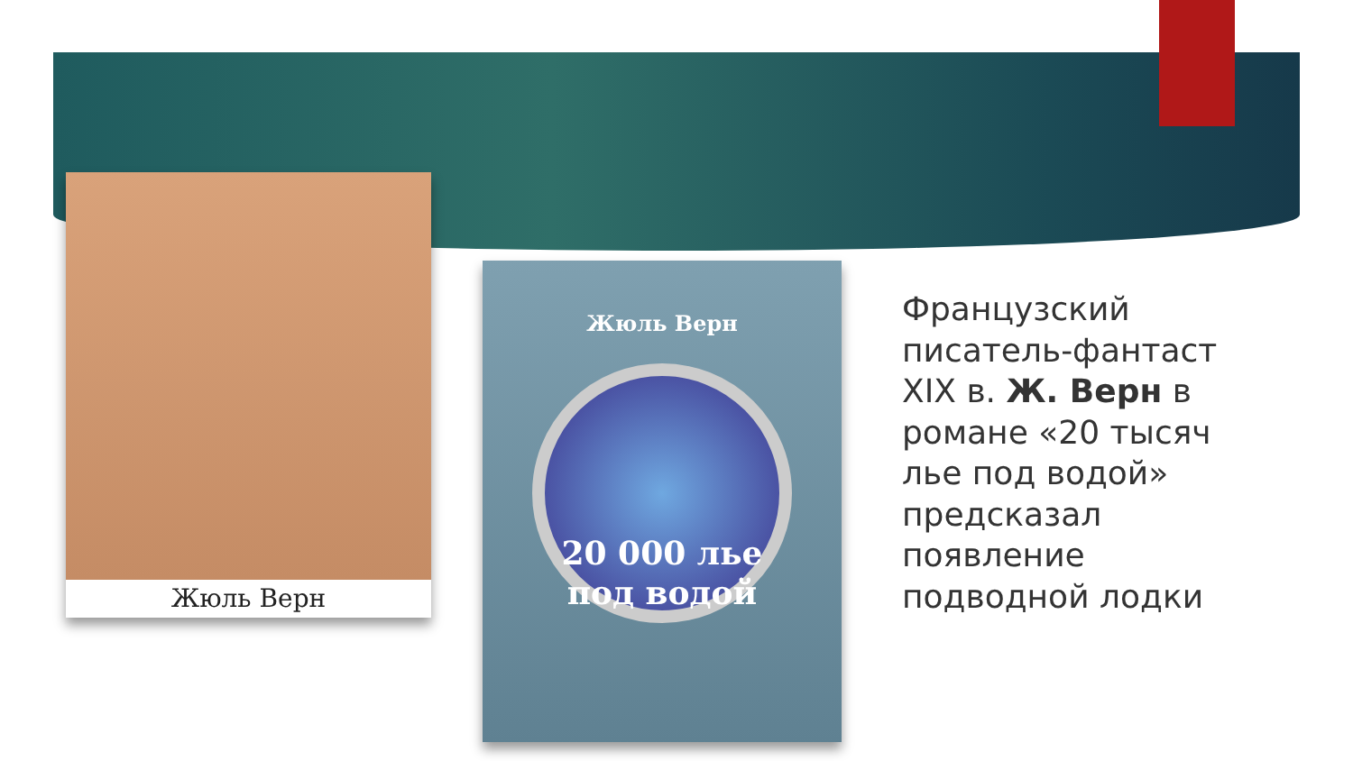Жюль Верн
Жюль Верн
20 000 лье
под водой
Французский писатель-фантаст XIX в. Ж. Верн в романе «20 тысяч лье под водой» предсказал появление подводной лодки